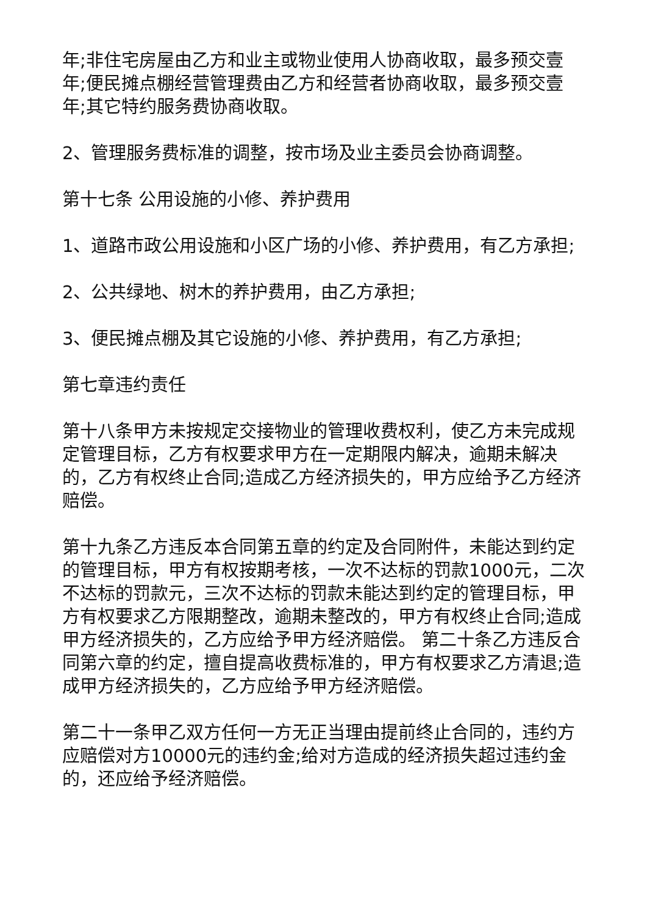年;非住宅房屋由乙方和业主或物业使用人协商收取，最多预交壹年;便民摊点棚经营管理费由乙方和经营者协商收取，最多预交壹年;其它特约服务费协商收取。
2、管理服务费标准的调整，按市场及业主委员会协商调整。
第十七条 公用设施的小修、养护费用
1、道路市政公用设施和小区广场的小修、养护费用，有乙方承担;
2、公共绿地、树木的养护费用，由乙方承担;
3、便民摊点棚及其它设施的小修、养护费用，有乙方承担;
第七章违约责任
第十八条甲方未按规定交接物业的管理收费权利，使乙方未完成规定管理目标，乙方有权要求甲方在一定期限内解决，逾期未解决的，乙方有权终止合同;造成乙方经济损失的，甲方应给予乙方经济赔偿。
第十九条乙方违反本合同第五章的约定及合同附件，未能达到约定的管理目标，甲方有权按期考核，一次不达标的罚款1000元，二次不达标的罚款元，三次不达标的罚款未能达到约定的管理目标，甲方有权要求乙方限期整改，逾期未整改的，甲方有权终止合同;造成甲方经济损失的，乙方应给予甲方经济赔偿。 第二十条乙方违反合同第六章的约定，擅自提高收费标准的，甲方有权要求乙方清退;造成甲方经济损失的，乙方应给予甲方经济赔偿。
第二十一条甲乙双方任何一方无正当理由提前终止合同的，违约方应赔偿对方10000元的违约金;给对方造成的经济损失超过违约金的，还应给予经济赔偿。